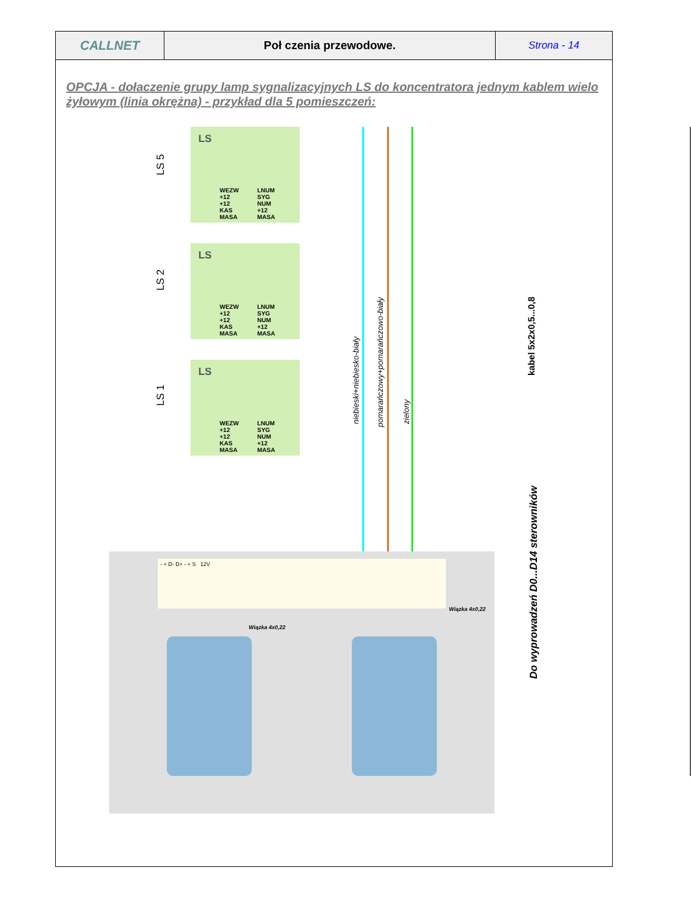| CALLNET | Poł czenia przewodowe. | Strona - 14 |
OPCJA - dołaczenie grupy lamp sygnalizacyjnych LS do koncentratora jednym kablem wielo żyłowym (linia okrężna) - przykład dla 5 pomieszczeń:
LS 5
LS 2
LS 1
LS
WEZW
+12
+12
KAS
MASA
LNUM
SYG
NUM
+12
MASA
LS
WEZW
+12
+12
KAS
MASA
LNUM
SYG
NUM
+12
MASA
LS
WEZW
+12
+12
KAS
MASA
LNUM
SYG
NUM
+12
MASA
niebieski+niebiesko-biały pomarańczowy+pomarańczowo-biały zielony
kabel 5x2x0,5...0,8
Do wyprowadzeń D0...D14 sterowników
- + D- D+ - + S 12V
Wiązka 4x0,22
Wiązka 4x0,22